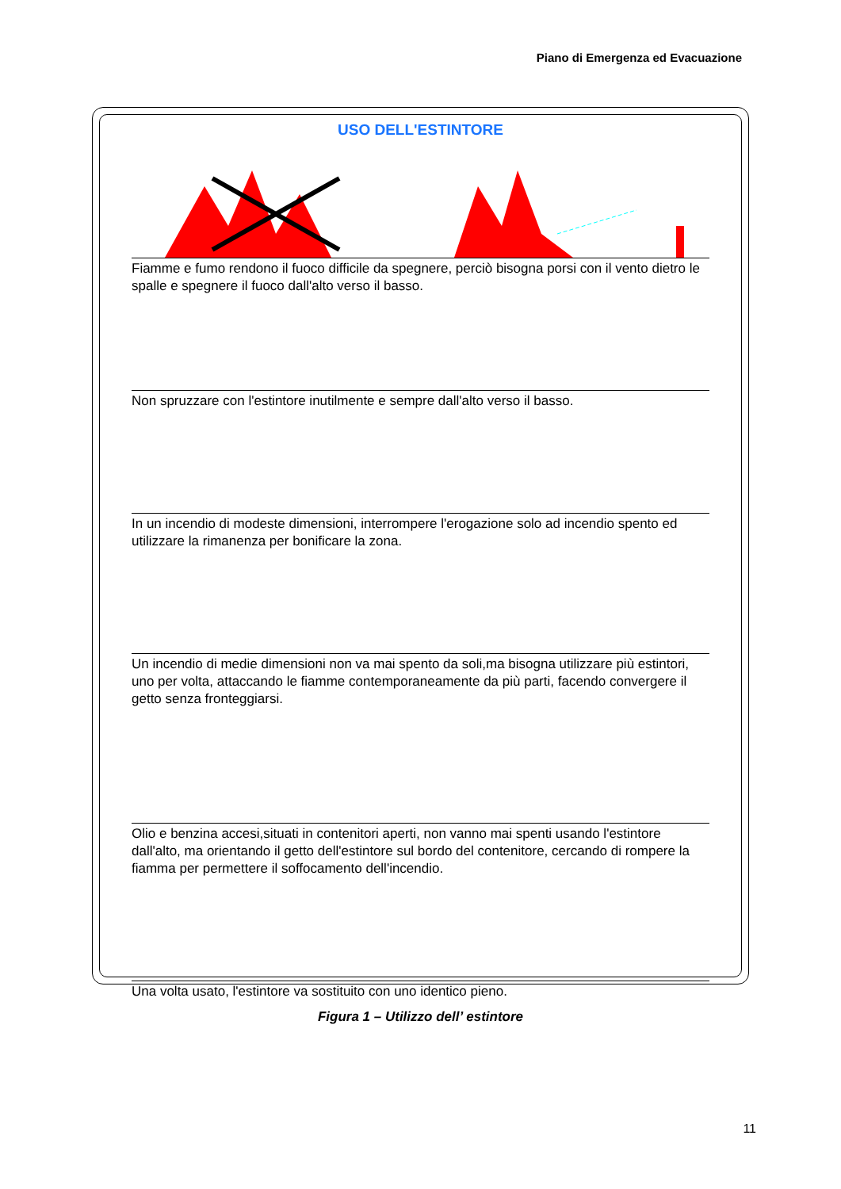Piano di Emergenza ed Evacuazione
USO DELL'ESTINTORE
Fiamme e fumo rendono il fuoco difficile da spegnere, perciò bisogna porsi con il vento dietro le spalle e spegnere il fuoco dall'alto verso il basso.
Non spruzzare con l'estintore inutilmente e sempre dall'alto verso il basso.
In un incendio di modeste dimensioni, interrompere l'erogazione solo ad incendio spento ed utilizzare la rimanenza per bonificare la zona.
Un incendio di medie dimensioni non va mai spento da soli,ma bisogna utilizzare più estintori, uno per volta, attaccando le fiamme contemporaneamente da più parti, facendo convergere il getto senza fronteggiarsi.
Olio e benzina accesi,situati in contenitori aperti, non vanno mai spenti usando l'estintore dall'alto, ma orientando il getto dell'estintore sul bordo del contenitore, cercando di rompere la fiamma per permettere il soffocamento dell'incendio.
Una volta usato, l'estintore va sostituito con uno identico pieno.
Figura 1 – Utilizzo dell’ estintore
11